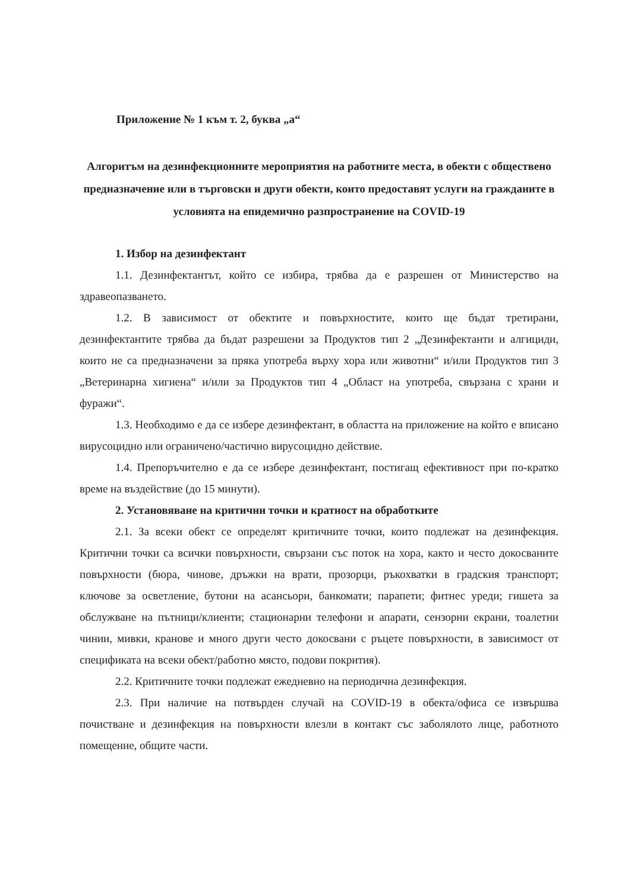Приложение № 1 към т. 2, буква „а“
Алгоритъм на дезинфекционните мероприятия на работните места, в обекти с обществено предназначение или в търговски и други обекти, които предоставят услуги на гражданите в условията на епидемично разпространение на COVID-19
1. Избор на дезинфектант
1.1. Дезинфектантът, който се избира, трябва да е разрешен от Министерство на здравеопазването.
1.2. В зависимост от обектите и повърхностите, които ще бъдат третирани, дезинфектантите трябва да бъдат разрешени за Продуктов тип 2 „Дезинфектанти и алгициди, които не са предназначени за пряка употреба върху хора или животни“ и/или Продуктов тип 3 „Ветеринарна хигиена“ и/или за Продуктов тип 4 „Област на употреба, свързана с храни и фуражи“.
1.3. Необходимо е да се избере дезинфектант, в областта на приложение на който е вписано вирусоцидно или ограничено/частично вирусоцидно действие.
1.4. Препоръчително е да се избере дезинфектант, постигащ ефективност при по-кратко време на въздействие (до 15 минути).
2. Установяване на критични точки и кратност на обработките
2.1. За всеки обект се определят критичните точки, които подлежат на дезинфекция. Критични точки са всички повърхности, свързани със поток на хора, както и често докосваните повърхности (бюра, чинове, дръжки на врати, прозорци, ръкохватки в градския транспорт; ключове за осветление, бутони на асансьори, банкомати; парапети; фитнес уреди; гишета за обслужване на пътници/клиенти; стационарни телефони и апарати, сензорни екрани, тоалетни чинии, мивки, кранове и много други често докосвани с ръцете повърхности, в зависимост от спецификата на всеки обект/работно място, подови покрития).
2.2. Критичните точки подлежат ежедневно на периодична дезинфекция.
2.3. При наличие на потвърден случай на COVID-19 в обекта/офиса се извършва почистване и дезинфекция на повърхности влезли в контакт със заболялото лице, работното помещение, общите части.